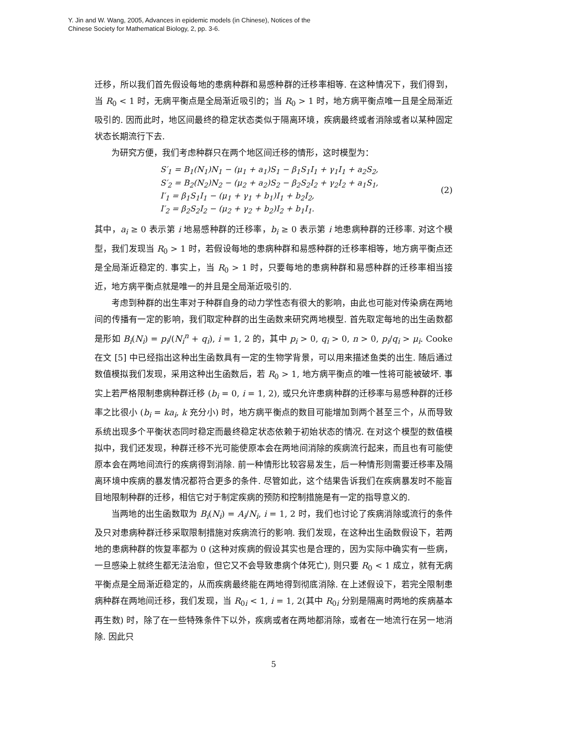Y. Jin and W. Wang, 2005, Advances in epidemic models (in Chinese), Notices of the
Chinese Society for Mathematical Biology, 2, pp. 3-6.
迁移，所以我们首先假设每地的患病种群和易感种群的迁移率相等. 在这种情况下，我们得到，当 R<sub>0</sub> < 1 时，无病平衡点是全局渐近吸引的；当 R<sub>0</sub> > 1 时，地方病平衡点唯一且是全局渐近吸引的. 因而此时，地区间最终的稳定状态类似于隔离环境，疾病最终或者消除或者以某种固定状态长期流行下去.
为研究方便，我们考虑种群只在两个地区间迁移的情形，这时模型为：
S′<sub>1</sub> = B<sub>1</sub>(N<sub>1</sub>)N<sub>1</sub> − (μ<sub>1</sub> + a<sub>1</sub>)S<sub>1</sub> − β<sub>1</sub>S<sub>1</sub>I<sub>1</sub> + γ<sub>1</sub>I<sub>1</sub> + a<sub>2</sub>S<sub>2</sub>,
S′<sub>2</sub> = B<sub>2</sub>(N<sub>2</sub>)N<sub>2</sub> − (μ<sub>2</sub> + a<sub>2</sub>)S<sub>2</sub> − β<sub>2</sub>S<sub>2</sub>I<sub>2</sub> + γ<sub>2</sub>I<sub>2</sub> + a<sub>1</sub>S<sub>1</sub>,
I′<sub>1</sub> = β<sub>1</sub>S<sub>1</sub>I<sub>1</sub> − (μ<sub>1</sub> + γ<sub>1</sub> + b<sub>1</sub>)I<sub>1</sub> + b<sub>2</sub>I<sub>2</sub>,
I′<sub>2</sub> = β<sub>2</sub>S<sub>2</sub>I<sub>2</sub> − (μ<sub>2</sub> + γ<sub>2</sub> + b<sub>2</sub>)I<sub>2</sub> + b<sub>1</sub>I<sub>1</sub>.
(2)
其中，a<sub>i</sub> ≥ 0 表示第 i 地易感种群的迁移率，b<sub>i</sub> ≥ 0 表示第 i 地患病种群的迁移率. 对这个模型，我们发现当 R<sub>0</sub> > 1 时，若假设每地的患病种群和易感种群的迁移率相等，地方病平衡点还是全局渐近稳定的. 事实上，当 R<sub>0</sub> > 1 时，只要每地的患病种群和易感种群的迁移率相当接近，地方病平衡点就是唯一的并且是全局渐近吸引的.
考虑到种群的出生率对于种群自身的动力学性态有很大的影响，由此也可能对传染病在两地间的传播有一定的影响，我们取定种群的出生函数来研究两地模型. 首先取定每地的出生函数都是形如 B<sub>i</sub>(N<sub>i</sub>) = p<sub>i</sub>/(N<sub>i</sub><sup>n</sup> + q<sub>i</sub>), i = 1, 2 的，其中 p<sub>i</sub> > 0, q<sub>i</sub> > 0, n > 0, p<sub>i</sub>/q<sub>i</sub> > μ<sub>i</sub>. Cooke 在文 [5] 中已经指出这种出生函数具有一定的生物学背景，可以用来描述鱼类的出生. 随后通过数值模拟我们发现，采用这种出生函数后，若 R<sub>0</sub> > 1, 地方病平衡点的唯一性将可能被破坏. 事实上若严格限制患病种群迁移 (b<sub>i</sub> = 0, i = 1, 2), 或只允许患病种群的迁移率与易感种群的迁移率之比很小 (b<sub>i</sub> = ka<sub>i</sub>, k 充分小) 时，地方病平衡点的数目可能增加到两个甚至三个，从而导致系统出现多个平衡状态同时稳定而最终稳定状态依赖于初始状态的情况. 在对这个模型的数值模拟中，我们还发现，种群迁移不光可能使原本会在两地间消除的疾病流行起来，而且也有可能使原本会在两地间流行的疾病得到消除. 前一种情形比较容易发生，后一种情形则需要迁移率及隔离环境中疾病的暴发情况都符合更多的条件. 尽管如此，这个结果告诉我们在疾病暴发时不能盲目地限制种群的迁移，相信它对于制定疾病的预防和控制措施是有一定的指导意义的.
当两地的出生函数取为 B<sub>i</sub>(N<sub>i</sub>) = A<sub>i</sub>/N<sub>i</sub>, i = 1, 2 时，我们也讨论了疾病消除或流行的条件及只对患病种群迁移采取限制措施对疾病流行的影响. 我们发现，在这种出生函数假设下，若两地的患病种群的恢复率都为 0 (这种对疾病的假设其实也是合理的，因为实际中确实有一些病，一旦感染上就终生都无法治愈，但它又不会导致患病个体死亡), 则只要 R<sub>0</sub> < 1 成立，就有无病平衡点是全局渐近稳定的，从而疾病最终能在两地得到彻底消除. 在上述假设下，若完全限制患病种群在两地间迁移，我们发现，当 R<sub>0i</sub> < 1, i = 1, 2(其中 R<sub>0i</sub> 分别是隔离时两地的疾病基本再生数) 时，除了在一些特殊条件下以外，疾病或者在两地都消除，或者在一地流行在另一地消除. 因此只
5